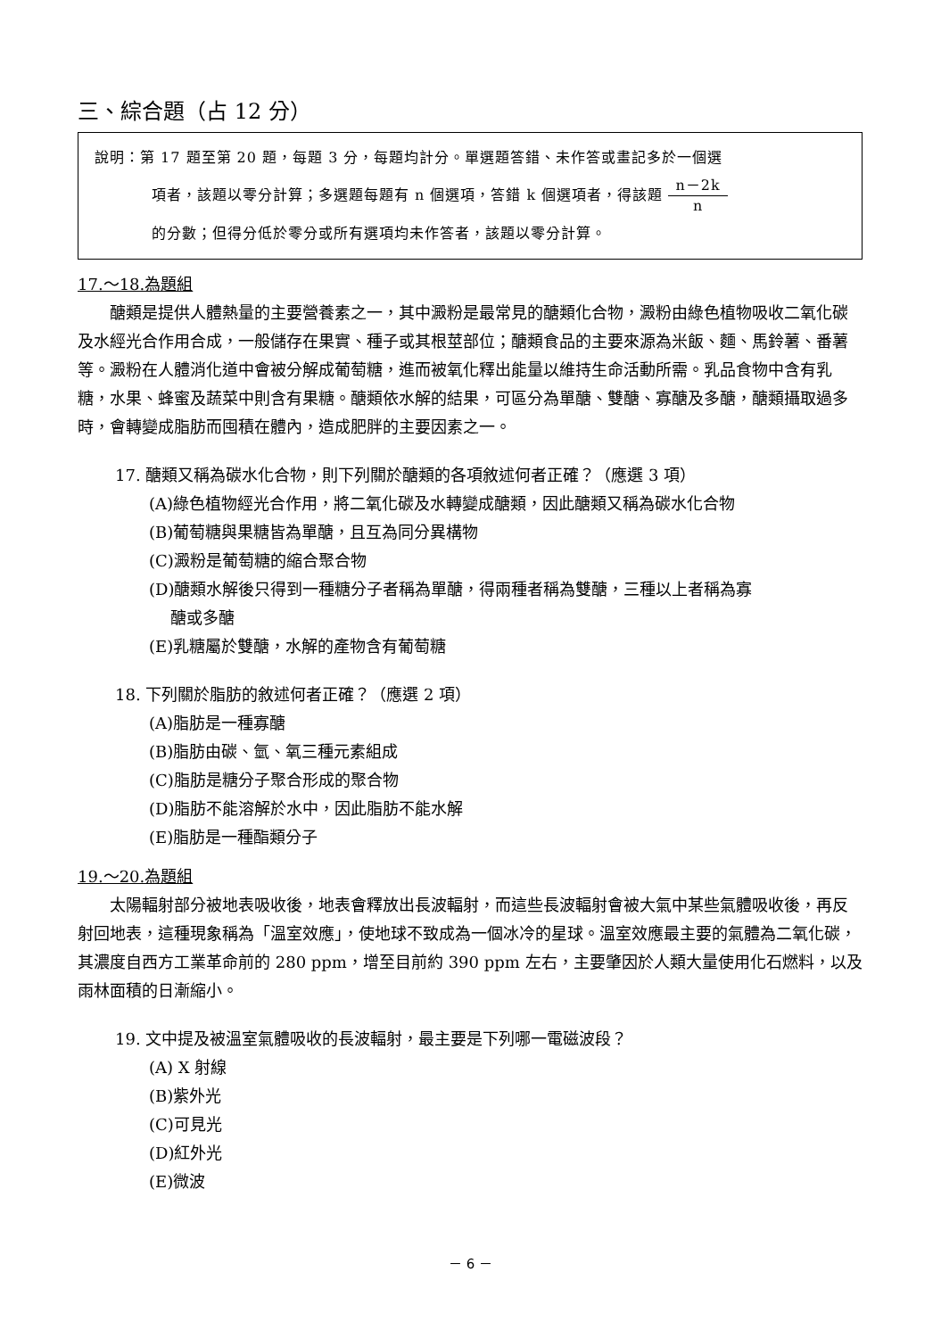三、綜合題（占 12 分）
說明：第 17 題至第 20 題，每題 3 分，每題均計分。單選題答錯、未作答或畫記多於一個選
項者，該題以零分計算；多選題每題有 n 個選項，答錯 k 個選項者，得該題 n－2k n
的分數；但得分低於零分或所有選項均未作答者，該題以零分計算。
17.～18.為題組
醣類是提供人體熱量的主要營養素之一，其中澱粉是最常見的醣類化合物，澱粉由綠色植物吸收二氧化碳及水經光合作用合成，一般儲存在果實、種子或其根莖部位；醣類食品的主要來源為米飯、麵、馬鈴薯、番薯等。澱粉在人體消化道中會被分解成葡萄糖，進而被氧化釋出能量以維持生命活動所需。乳品食物中含有乳糖，水果、蜂蜜及蔬菜中則含有果糖。醣類依水解的結果，可區分為單醣、雙醣、寡醣及多醣，醣類攝取過多時，會轉變成脂肪而囤積在體內，造成肥胖的主要因素之一。
17. 醣類又稱為碳水化合物，則下列關於醣類的各項敘述何者正確？（應選 3 項）
(A)綠色植物經光合作用，將二氧化碳及水轉變成醣類，因此醣類又稱為碳水化合物
(B)葡萄糖與果糖皆為單醣，且互為同分異構物
(C)澱粉是葡萄糖的縮合聚合物
(D)醣類水解後只得到一種糖分子者稱為單醣，得兩種者稱為雙醣，三種以上者稱為寡
醣或多醣
(E)乳糖屬於雙醣，水解的產物含有葡萄糖
18. 下列關於脂肪的敘述何者正確？（應選 2 項）
(A)脂肪是一種寡醣
(B)脂肪由碳、氫、氧三種元素組成
(C)脂肪是糖分子聚合形成的聚合物
(D)脂肪不能溶解於水中，因此脂肪不能水解
(E)脂肪是一種酯類分子
19.～20.為題組
太陽輻射部分被地表吸收後，地表會釋放出長波輻射，而這些長波輻射會被大氣中某些氣體吸收後，再反射回地表，這種現象稱為「溫室效應」，使地球不致成為一個冰冷的星球。溫室效應最主要的氣體為二氧化碳，其濃度自西方工業革命前的 280 ppm，增至目前約 390 ppm 左右，主要肇因於人類大量使用化石燃料，以及雨林面積的日漸縮小。
19. 文中提及被溫室氣體吸收的長波輻射，最主要是下列哪一電磁波段？
(A) X 射線
(B)紫外光
(C)可見光
(D)紅外光
(E)微波
－ 6 －